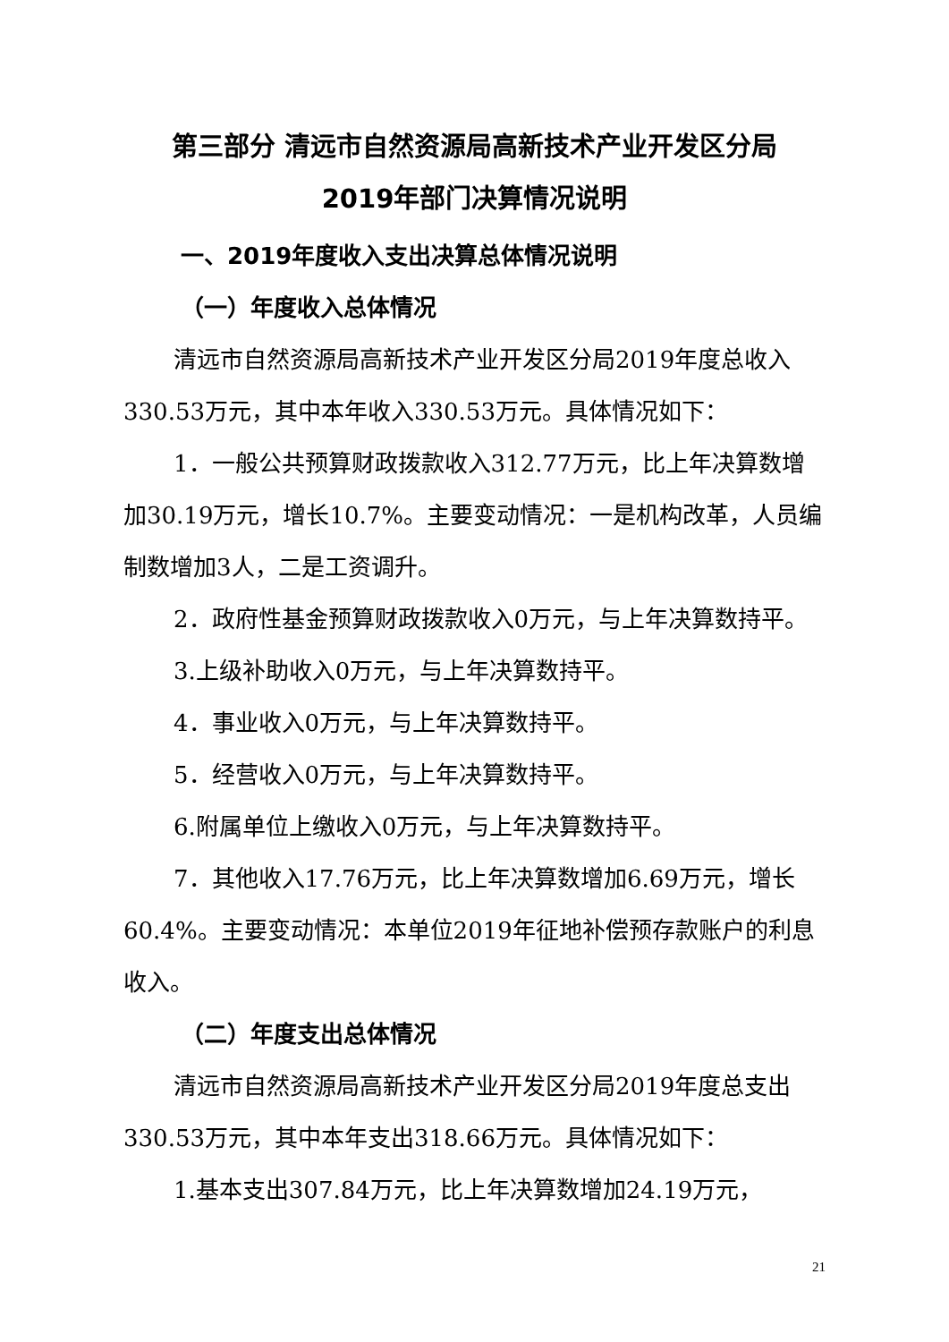第三部分 清远市自然资源局高新技术产业开发区分局
2019年部门决算情况说明
一、2019年度收入支出决算总体情况说明
（一）年度收入总体情况
清远市自然资源局高新技术产业开发区分局2019年度总收入330.53万元，其中本年收入330.53万元。具体情况如下：
1．一般公共预算财政拨款收入312.77万元，比上年决算数增加30.19万元，增长10.7%。主要变动情况：一是机构改革，人员编制数增加3人，二是工资调升。
2．政府性基金预算财政拨款收入0万元，与上年决算数持平。
3.上级补助收入0万元，与上年决算数持平。
4．事业收入0万元，与上年决算数持平。
5．经营收入0万元，与上年决算数持平。
6.附属单位上缴收入0万元，与上年决算数持平。
7．其他收入17.76万元，比上年决算数增加6.69万元，增长60.4%。主要变动情况：本单位2019年征地补偿预存款账户的利息收入。
（二）年度支出总体情况
清远市自然资源局高新技术产业开发区分局2019年度总支出330.53万元，其中本年支出318.66万元。具体情况如下：
1.基本支出307.84万元，比上年决算数增加24.19万元，
21